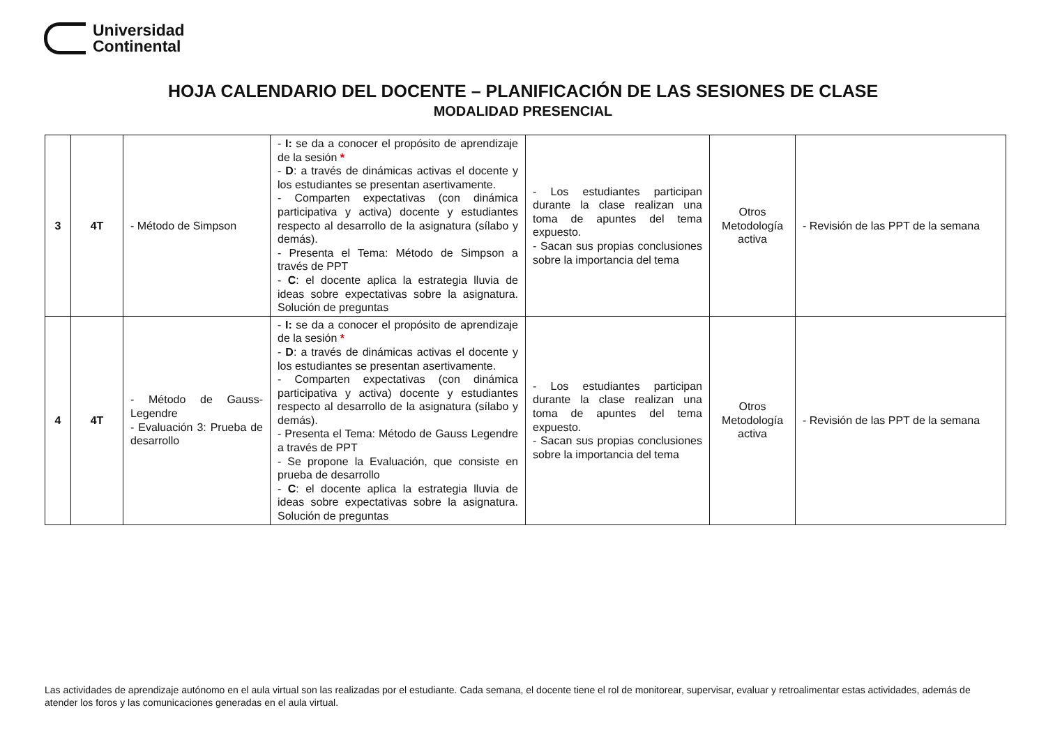Universidad
Continental
HOJA CALENDARIO DEL DOCENTE – PLANIFICACIÓN DE LAS SESIONES DE CLASE
MODALIDAD PRESENCIAL
| 3 | 4T | - Método de Simpson | - I: se da a conocer el propósito de aprendizaje de la sesión * - D : a través de dinámicas activas el docente y los estudiantes se presentan asertivamente. - Comparten expectativas (con dinámica participativa y activa) docente y estudiantes respecto al desarrollo de la asignatura (sílabo y demás). - Presenta el Tema: Método de Simpson a través de PPT - C : el docente aplica la estrategia lluvia de ideas sobre expectativas sobre la asignatura. Solución de preguntas | - Los estudiantes participan durante la clase realizan una toma de apuntes del tema expuesto. - Sacan sus propias conclusiones sobre la importancia del tema | Otros Metodología activa | - Revisión de las PPT de la semana |
| 4 | 4T | - Método de Gauss-Legendre - Evaluación 3: Prueba de desarrollo | - I: se da a conocer el propósito de aprendizaje de la sesión * - D : a través de dinámicas activas el docente y los estudiantes se presentan asertivamente. - Comparten expectativas (con dinámica participativa y activa) docente y estudiantes respecto al desarrollo de la asignatura (sílabo y demás). - Presenta el Tema: Método de Gauss Legendre a través de PPT - Se propone la Evaluación, que consiste en prueba de desarrollo - C : el docente aplica la estrategia lluvia de ideas sobre expectativas sobre la asignatura. Solución de preguntas | - Los estudiantes participan durante la clase realizan una toma de apuntes del tema expuesto. - Sacan sus propias conclusiones sobre la importancia del tema | Otros Metodología activa | - Revisión de las PPT de la semana |
Las actividades de aprendizaje autónomo en el aula virtual son las realizadas por el estudiante. Cada semana, el docente tiene el rol de monitorear, supervisar, evaluar y retroalimentar estas actividades, además de atender los foros y las comunicaciones generadas en el aula virtual.